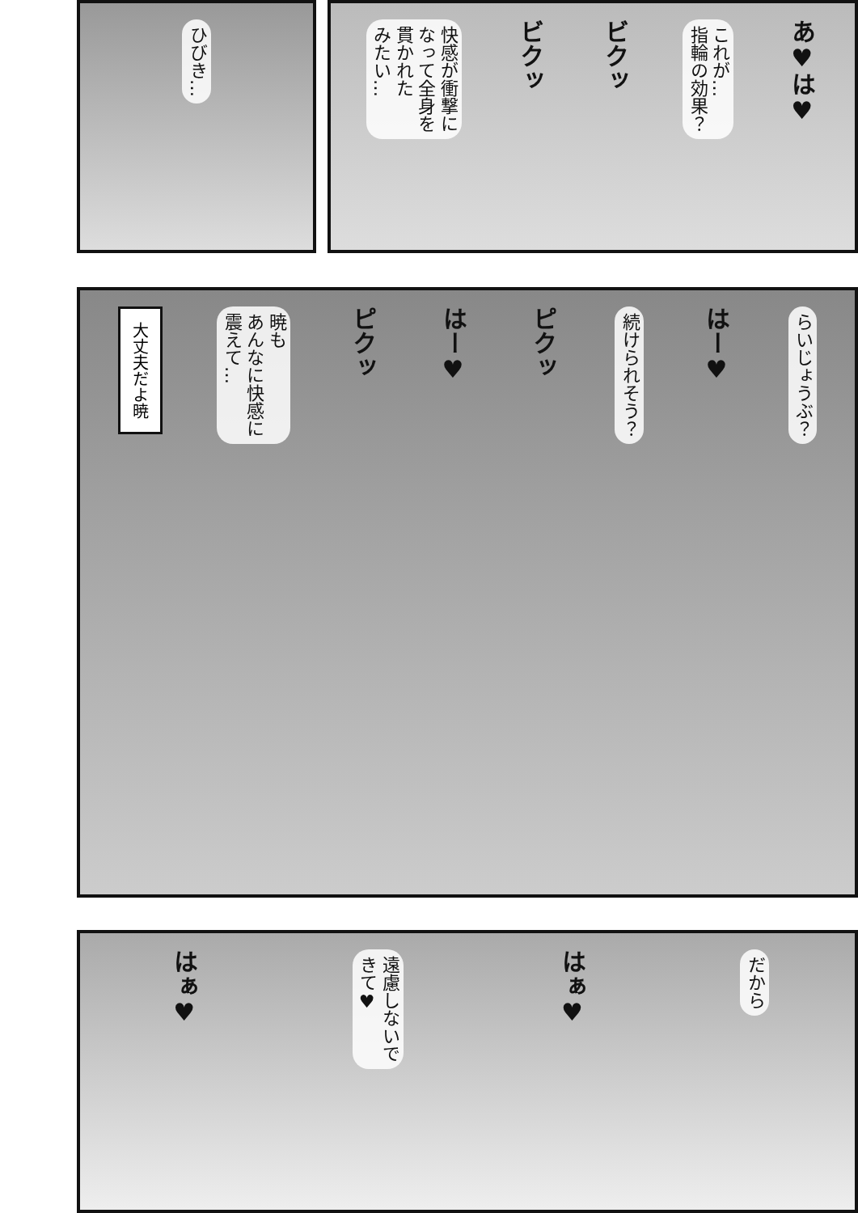あ♥は♥
これが…
指輪の効果？
ビクッ
ビクッ
快感が衝撃に
なって全身を
貫かれた
みたい…
ひびき…
らいじょうぶ？
はー♥
続けられそう？
ピクッ
はー♥
ピクッ
暁も
あんなに快感に
震えて…
大丈夫だよ暁
だから
はぁ♥
遠慮しないで
きて♥
はぁ♥